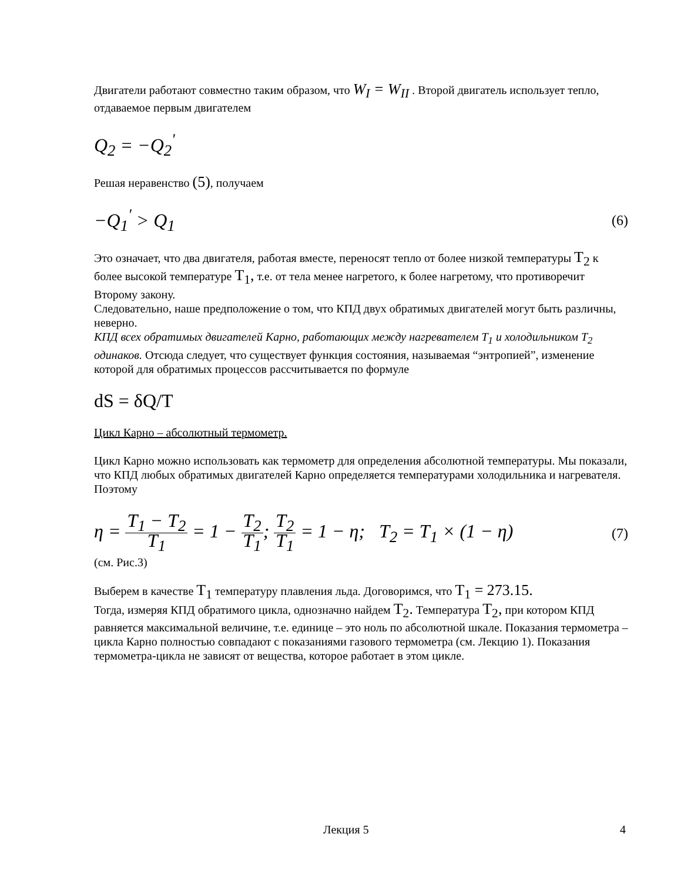Двигатели работают совместно таким образом, что W<sub>I</sub> = W<sub>II</sub> . Второй двигатель использует тепло, отдаваемое первым двигателем
Q<sub>2</sub> = −Q<sub>2</sub><sup>'</sup>
Решая неравенство (5), получаем
−Q<sub>1</sub><sup>'</sup> > Q<sub>1</sub> (6)
Это означает, что два двигателя, работая вместе, переносят тепло от более низкой температуры T<sub>2</sub> к более высокой температуре T<sub>1</sub>, т.е. от тела менее нагретого, к более нагретому, что противоречит Второму закону.
Следовательно, наше предположение о том, что КПД двух обратимых двигателей могут быть различны, неверно.
КПД всех обратимых двигателей Карно, работающих между нагревателем T<sub>1</sub> и холодильником T<sub>2</sub> одинаков. Отсюда следует, что существует функция состояния, называемая “энтропией”, изменение которой для обратимых процессов рассчитывается по формуле
dS = δQ/T
Цикл Карно – абсолютный термометр.
Цикл Карно можно использовать как термометр для определения абсолютной температуры. Мы показали, что КПД любых обратимых двигателей Карно определяется температурами холодильника и нагревателя. Поэтому
η = T<sub>1</sub> − T<sub>2</sub> T<sub>1</sub> = 1 − T<sub>2</sub> T<sub>1</sub>; T<sub>2</sub> T<sub>1</sub> = 1 − η; T<sub>2</sub> = T<sub>1</sub> × (1 − η) (7)
(см. Рис.3)
Выберем в качестве T<sub>1</sub> температуру плавления льда. Договоримся, что T<sub>1</sub> = 273.15.
Тогда, измеряя КПД обратимого цикла, однозначно найдем T<sub>2</sub>. Температура T<sub>2</sub>, при котором КПД равняется максимальной величине, т.е. единице – это ноль по абсолютной шкале. Показания термометра – цикла Карно полностью совпадают с показаниями газового термометра (см. Лекцию 1). Показания термометра-цикла не зависят от вещества, которое работает в этом цикле.
Лекция 5 4